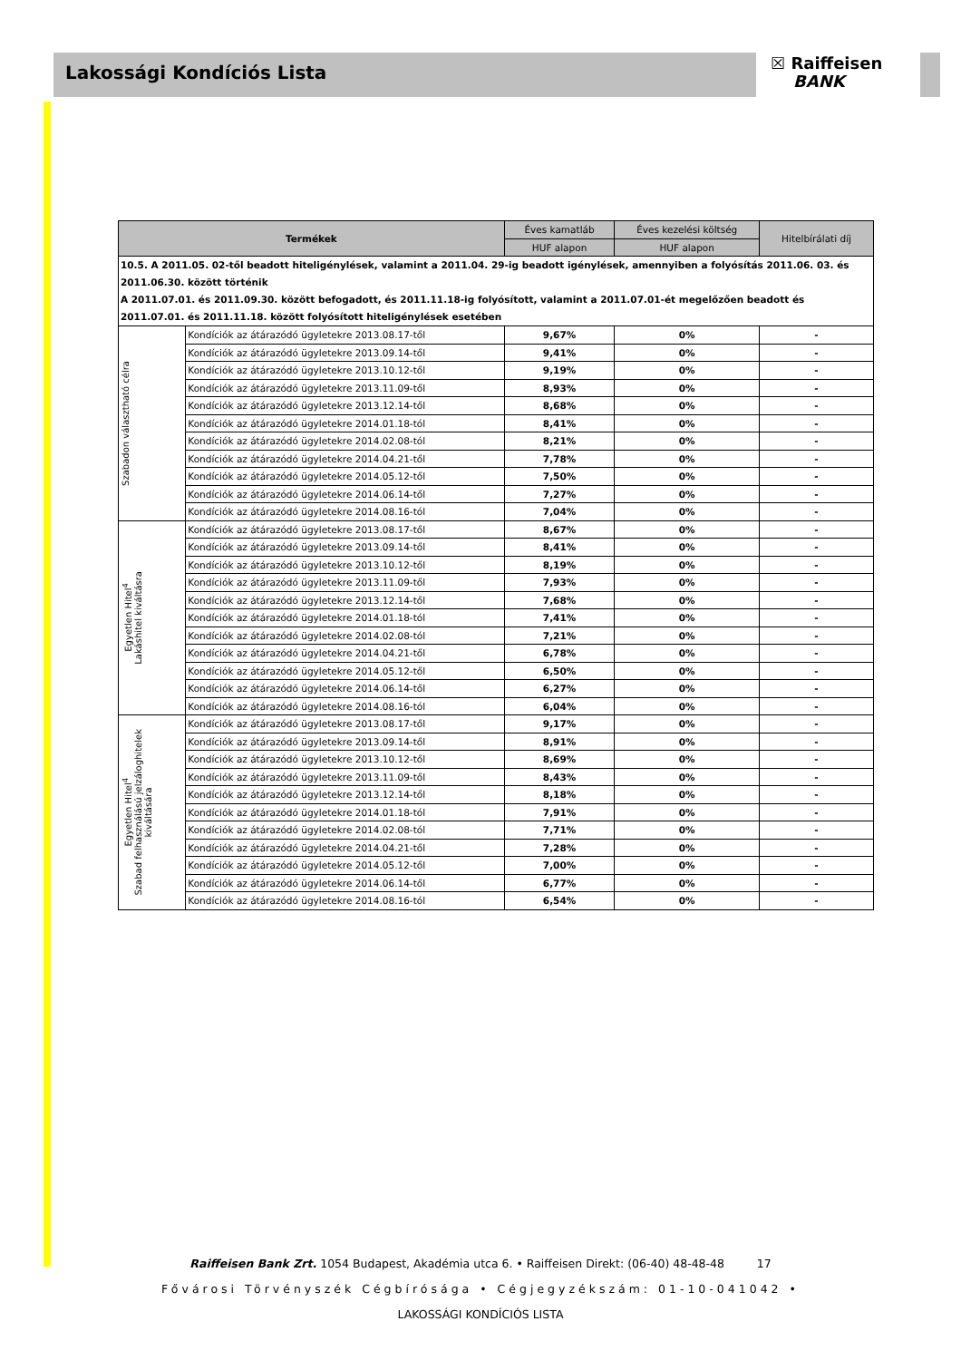☒ Raiffeisen
BANK
Lakossági Kondíciós Lista
| Termékek | | Éves kamatláb | Éves kezelési költség | Hitelbírálati díj |
| --- | --- | --- | --- | --- |
| | | HUF alapon | HUF alapon | |
| 10.5. A 2011.05. 02-től beadott hiteligénylések, valamint a 2011.04. 29-ig beadott igénylések, amennyiben a folyósítás 2011.06. 03. és 2011.06.30. között történik A 2011.07.01. és 2011.09.30. között befogadott, és 2011.11.18-ig folyósított, valamint a 2011.07.01-ét megelőzően beadott és 2011.07.01. és 2011.11.18. között folyósított hiteligénylések esetében | | | | |
| Szabadon választható célra | Kondíciók az átárazódó ügyletekre 2013.08.17-től | 9,67% | 0% | - |
| | Kondíciók az átárazódó ügyletekre 2013.09.14-től | 9,41% | 0% | - |
| | Kondíciók az átárazódó ügyletekre 2013.10.12-től | 9,19% | 0% | - |
| | Kondíciók az átárazódó ügyletekre 2013.11.09-től | 8,93% | 0% | - |
| | Kondíciók az átárazódó ügyletekre 2013.12.14-től | 8,68% | 0% | - |
| | Kondíciók az átárazódó ügyletekre 2014.01.18-tól | 8,41% | 0% | - |
| | Kondíciók az átárazódó ügyletekre 2014.02.08-tól | 8,21% | 0% | - |
| | Kondíciók az átárazódó ügyletekre 2014.04.21-től | 7,78% | 0% | - |
| | Kondíciók az átárazódó ügyletekre 2014.05.12-től | 7,50% | 0% | - |
| | Kondíciók az átárazódó ügyletekre 2014.06.14-től | 7,27% | 0% | - |
| | Kondíciók az átárazódó ügyletekre 2014.08.16-tól | 7,04% | 0% | - |
| Egyetlen Hitel<sup>4</sup> Lakáshitel kiváltásra | Kondíciók az átárazódó ügyletekre 2013.08.17-től | 8,67% | 0% | - |
| | Kondíciók az átárazódó ügyletekre 2013.09.14-től | 8,41% | 0% | - |
| | Kondíciók az átárazódó ügyletekre 2013.10.12-től | 8,19% | 0% | - |
| | Kondíciók az átárazódó ügyletekre 2013.11.09-től | 7,93% | 0% | - |
| | Kondíciók az átárazódó ügyletekre 2013.12.14-től | 7,68% | 0% | - |
| | Kondíciók az átárazódó ügyletekre 2014.01.18-tól | 7,41% | 0% | - |
| | Kondíciók az átárazódó ügyletekre 2014.02.08-tól | 7,21% | 0% | - |
| | Kondíciók az átárazódó ügyletekre 2014.04.21-től | 6,78% | 0% | - |
| | Kondíciók az átárazódó ügyletekre 2014.05.12-től | 6,50% | 0% | - |
| | Kondíciók az átárazódó ügyletekre 2014.06.14-től | 6,27% | 0% | - |
| | Kondíciók az átárazódó ügyletekre 2014.08.16-tól | 6,04% | 0% | - |
| Egyetlen Hitel<sup>4</sup> Szabad felhasználású jelzáloghitelek kiváltására | Kondíciók az átárazódó ügyletekre 2013.08.17-től | 9,17% | 0% | - |
| | Kondíciók az átárazódó ügyletekre 2013.09.14-től | 8,91% | 0% | - |
| | Kondíciók az átárazódó ügyletekre 2013.10.12-től | 8,69% | 0% | - |
| | Kondíciók az átárazódó ügyletekre 2013.11.09-től | 8,43% | 0% | - |
| | Kondíciók az átárazódó ügyletekre 2013.12.14-től | 8,18% | 0% | - |
| | Kondíciók az átárazódó ügyletekre 2014.01.18-tól | 7,91% | 0% | - |
| | Kondíciók az átárazódó ügyletekre 2014.02.08-tól | 7,71% | 0% | - |
| | Kondíciók az átárazódó ügyletekre 2014.04.21-től | 7,28% | 0% | - |
| | Kondíciók az átárazódó ügyletekre 2014.05.12-től | 7,00% | 0% | - |
| | Kondíciók az átárazódó ügyletekre 2014.06.14-től | 6,77% | 0% | - |
| | Kondíciók az átárazódó ügyletekre 2014.08.16-tól | 6,54% | 0% | - |
Raiffeisen Bank Zrt. 1054 Budapest, Akadémia utca 6. • Raiffeisen Direkt: (06-40) 48-48-48 17
Fővárosi Törvényszék Cégbírósága • Cégjegyzékszám: 01-10-041042 •
LAKOSSÁGI KONDÍCIÓS LISTA